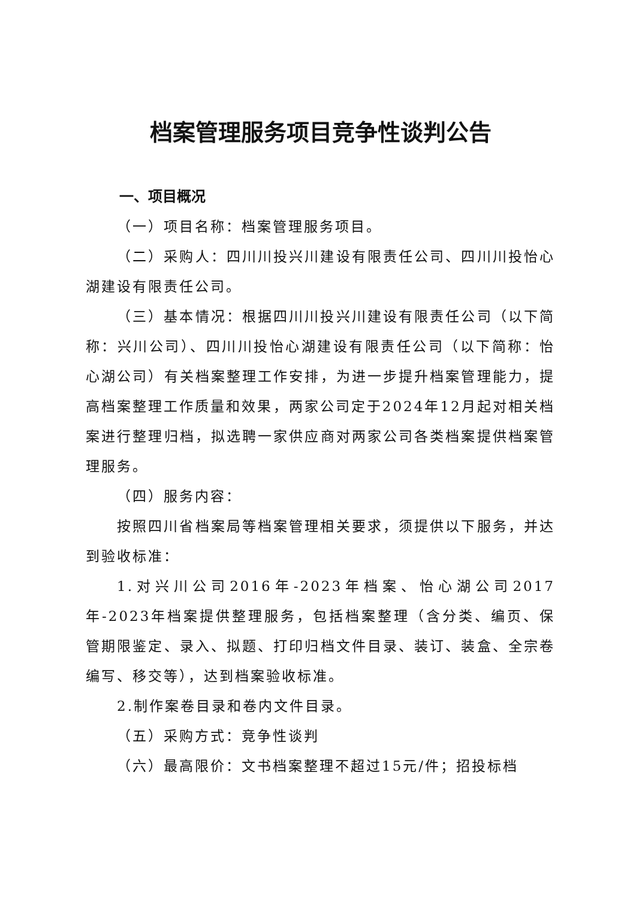档案管理服务项目竞争性谈判公告
一、项目概况
（一）项目名称：档案管理服务项目。
（二）采购人：四川川投兴川建设有限责任公司、四川川投怡心湖建设有限责任公司。
（三）基本情况：根据四川川投兴川建设有限责任公司（以下简称：兴川公司）、四川川投怡心湖建设有限责任公司（以下简称：怡心湖公司）有关档案整理工作安排，为进一步提升档案管理能力，提高档案整理工作质量和效果，两家公司定于2024年12月起对相关档案进行整理归档，拟选聘一家供应商对两家公司各类档案提供档案管理服务。
（四）服务内容：
按照四川省档案局等档案管理相关要求，须提供以下服务，并达到验收标准：
1.对兴川公司2016年-2023年档案、怡心湖公司2017年-2023年档案提供整理服务，包括档案整理（含分类、编页、保管期限鉴定、录入、拟题、打印归档文件目录、装订、装盒、全宗卷编写、移交等），达到档案验收标准。
2.制作案卷目录和卷内文件目录。
（五）采购方式：竞争性谈判
（六）最高限价：文书档案整理不超过15元/件；招投标档